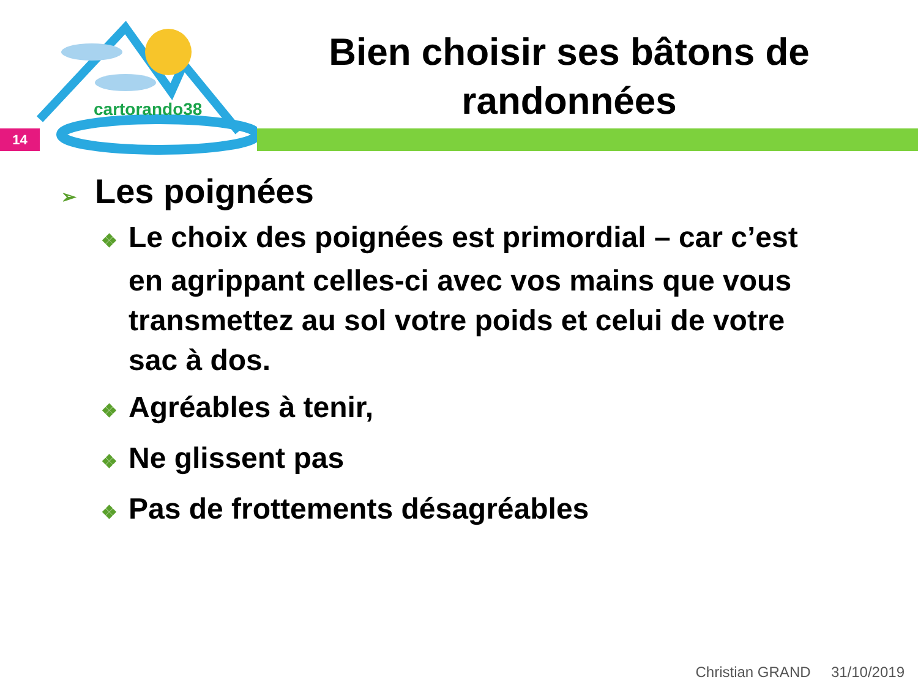cartorando38
Bien choisir ses bâtons de randonnées
14
➢ Les poignées
❖ Le choix des poignées est primordial – car c’est en agrippant celles-ci avec vos mains que vous transmettez au sol votre poids et celui de votre sac à dos.
❖ Agréables à tenir,
❖ Ne glissent pas
❖ Pas de frottements désagréables
Christian GRAND 31/10/2019